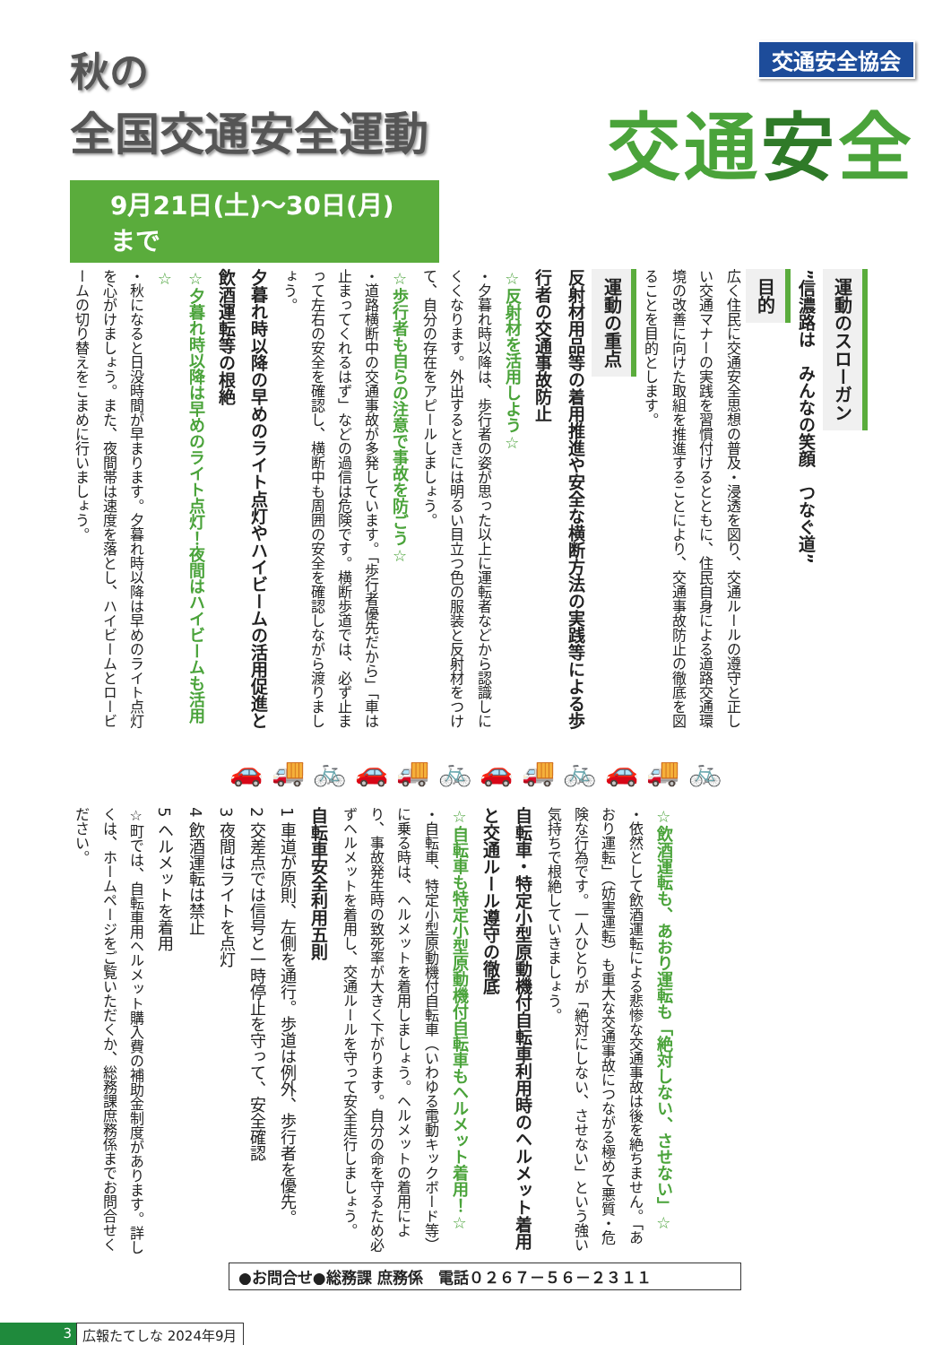秋の
全国交通安全運動
9月21日(土)～30日(月)まで
交通安全協会
交通安全
運動のスローガン
”信濃路は　みんなの笑顔　つなぐ道”
目的
広く住民に交通安全思想の普及・浸透を図り、交通ルールの遵守と正しい交通マナーの実践を習慣付けるとともに、住民自身による道路交通環境の改善に向けた取組を推進することにより、交通事故防止の徹底を図ることを目的とします。
運動の重点
反射材用品等の着用推進や安全な横断方法の実践等による歩行者の交通事故防止
☆反射材を活用しよう☆
・夕暮れ時以降は、歩行者の姿が思った以上に運転者などから認識しにくくなります。外出するときには明るい目立つ色の服装と反射材をつけて、自分の存在をアピールしましょう。
☆歩行者も自らの注意で事故を防ごう☆
・道路横断中の交通事故が多発しています。「歩行者優先だから」「車は止まってくれるはず」などの過信は危険です。横断歩道では、必ず止まって左右の安全を確認し、横断中も周囲の安全を確認しながら渡りましょう。
夕暮れ時以降の早めのライト点灯やハイビームの活用促進と飲酒運転等の根絶
☆夕暮れ時以降は早めのライト点灯！夜間はハイビームも活用☆
・秋になると日没時間が早まります。夕暮れ時以降は早めのライト点灯を心がけましょう。また、夜間帯は速度を落とし、ハイビームとロービームの切り替えをこまめに行いましょう。
🚗 🚚 🚲 🚗 🚚 🚲 🚗 🚚 🚲 🚗 🚚 🚲
☆飲酒運転も、あおり運転も「絶対しない、させない」☆
・依然として飲酒運転による悲惨な交通事故は後を絶ちません。「あおり運転」（妨害運転）も重大な交通事故につながる極めて悪質・危険な行為です。一人ひとりが「絶対にしない、させない」という強い気持ちで根絶していきましょう。
自転車・特定小型原動機付自転車利用時のヘルメット着用と交通ルール遵守の徹底
☆自転車も特定小型原動機付自転車もヘルメット着用！☆
・自転車、特定小型原動機付自転車（いわゆる電動キックボード等）に乗る時は、ヘルメットを着用しましょう。ヘルメットの着用により、事故発生時の致死率が大きく下がります。自分の命を守るため必ずヘルメットを着用し、交通ルールを守って安全走行しましょう。
自転車安全利用五則
1 車道が原則、左側を通行。歩道は例外、歩行者を優先。
2 交差点では信号と一時停止を守って、安全確認
3 夜間はライトを点灯
4 飲酒運転は禁止
5 ヘルメットを着用
☆町では、自転車用ヘルメット購入費の補助金制度があります。詳しくは、ホームページをご覧いただくか、総務課庶務係までお問合せください。
●お問合せ●総務課 庶務係　電話０２６７－５６－２３１１
3 広報たてしな 2024年9月